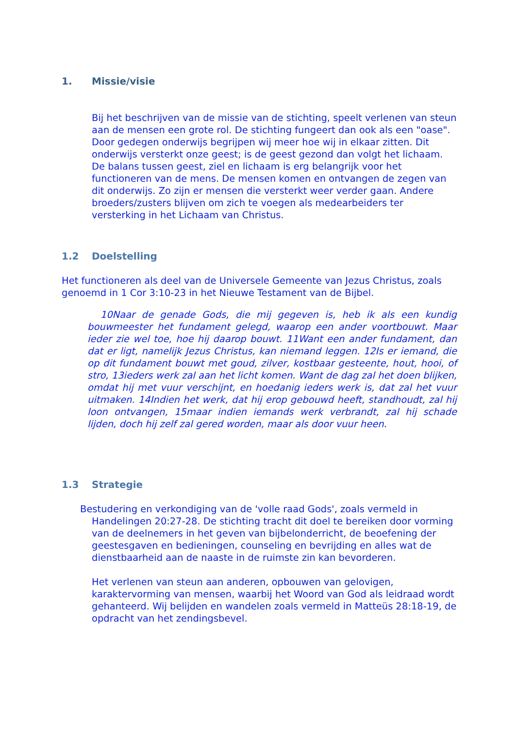1. Missie/visie
Bij het beschrijven van de missie van de stichting, speelt verlenen van steun aan de mensen een grote rol. De stichting fungeert dan ook als een "oase". Door gedegen onderwijs begrijpen wij meer hoe wij in elkaar zitten. Dit onderwijs versterkt onze geest; is de geest gezond dan volgt het lichaam. De balans tussen geest, ziel en lichaam is erg belangrijk voor het functioneren van de mens. De mensen komen en ontvangen de zegen van dit onderwijs. Zo zijn er mensen die versterkt weer verder gaan. Andere broeders/zusters blijven om zich te voegen als medearbeiders ter versterking in het Lichaam van Christus.
1.2 Doelstelling
Het functioneren als deel van de Universele Gemeente van Jezus Christus, zoals genoemd in 1 Cor 3:10-23 in het Nieuwe Testament van de Bijbel.
10Naar de genade Gods, die mij gegeven is, heb ik als een kundig bouwmeester het fundament gelegd, waarop een ander voortbouwt. Maar ieder zie wel toe, hoe hij daarop bouwt. 11Want een ander fundament, dan dat er ligt, namelijk Jezus Christus, kan niemand leggen. 12Is er iemand, die op dit fundament bouwt met goud, zilver, kostbaar gesteente, hout, hooi, of stro, 13ieders werk zal aan het licht komen. Want de dag zal het doen blijken, omdat hij met vuur verschijnt, en hoedanig ieders werk is, dat zal het vuur uitmaken. 14Indien het werk, dat hij erop gebouwd heeft, standhoudt, zal hij loon ontvangen, 15maar indien iemands werk verbrandt, zal hij schade lijden, doch hij zelf zal gered worden, maar als door vuur heen.
1.3 Strategie
Bestudering en verkondiging van de 'volle raad Gods', zoals vermeld in Handelingen 20:27-28. De stichting tracht dit doel te bereiken door vorming van de deelnemers in het geven van bijbelonderricht, de beoefening der geestesgaven en bedieningen, counseling en bevrijding en alles wat de dienstbaarheid aan de naaste in de ruimste zin kan bevorderen.
Het verlenen van steun aan anderen, opbouwen van gelovigen, karaktervorming van mensen, waarbij het Woord van God als leidraad wordt gehanteerd. Wij belijden en wandelen zoals vermeld in Matteüs 28:18-19, de opdracht van het zendingsbevel.